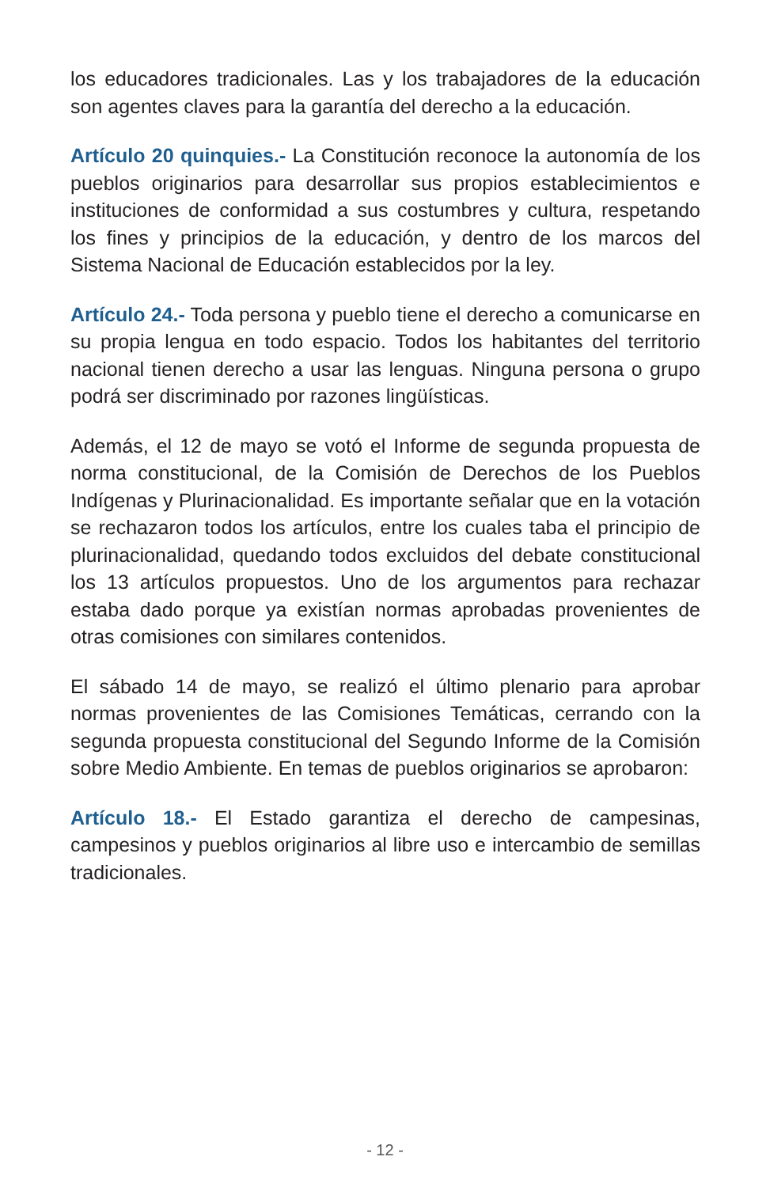los educadores tradicionales. Las y los trabajadores de la educación son agentes claves para la garantía del derecho a la educación.
Artículo 20 quinquies.- La Constitución reconoce la autonomía de los pueblos originarios para desarrollar sus propios establecimientos e instituciones de conformidad a sus costumbres y cultura, respetando los fines y principios de la educación, y dentro de los marcos del Sistema Nacional de Educación establecidos por la ley.
Artículo 24.- Toda persona y pueblo tiene el derecho a comunicarse en su propia lengua en todo espacio. Todos los habitantes del territorio nacional tienen derecho a usar las lenguas. Ninguna persona o grupo podrá ser discriminado por razones lingüísticas.
Además, el 12 de mayo se votó el Informe de segunda propuesta de norma constitucional, de la Comisión de Derechos de los Pueblos Indígenas y Plurinacionalidad. Es importante señalar que en la votación se rechazaron todos los artículos, entre los cuales taba el principio de plurinacionalidad, quedando todos excluidos del debate constitucional los 13 artículos propuestos. Uno de los argumentos para rechazar estaba dado porque ya existían normas aprobadas provenientes de otras comisiones con similares contenidos.
El sábado 14 de mayo, se realizó el último plenario para aprobar normas provenientes de las Comisiones Temáticas, cerrando con la segunda propuesta constitucional del Segundo Informe de la Comisión sobre Medio Ambiente. En temas de pueblos originarios se aprobaron:
Artículo 18.- El Estado garantiza el derecho de campesinas, campesinos y pueblos originarios al libre uso e intercambio de semillas tradicionales.
- 12 -